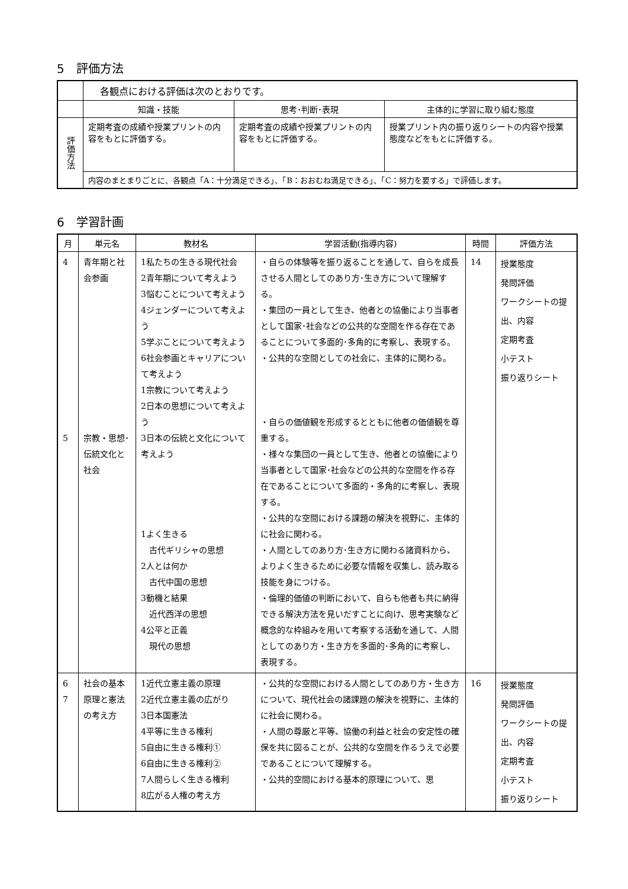5　評価方法
| | 各観点における評価は次のとおりです。 | | |
| | 知識・技能 | 思考･判断･表現 | 主体的に学習に取り組む態度 |
| 評価方法 | 定期考査の成績や授業プリントの内容をもとに評価する。 | 定期考査の成績や授業プリントの内容をもとに評価する。 | 授業プリント内の振り返りシートの内容や授業態度などをもとに評価する。 |
| | 内容のまとまりごとに、各観点「A：十分満足できる」、「B：おおむね満足できる」、「C：努力を要する」で評価します。 | | |
6　学習計画
| 月 | 単元名 | 教材名 | 学習活動(指導内容) | 時間 | 評価方法 |
| --- | --- | --- | --- | --- | --- |
| 4 5 | 青年期と社会参画 宗教・思想･伝統文化と社会 | 1私たちの生きる現代社会 2青年期について考えよう 3悩むことについて考えよう 4ジェンダーについて考えよう 5学ぶことについて考えよう 6社会参画とキャリアについて考えよう 1宗教について考えよう 2日本の思想について考えよう 3日本の伝統と文化について考えよう 1よく生きる 古代ギリシャの思想 2人とは何か 古代中国の思想 3動機と結果 近代西洋の思想 4公平と正義 現代の思想 | ・自らの体験等を振り返ることを通して、自らを成長させる人間としてのあり方･生き方について理解する。 ・集団の一員として生き、他者との協働により当事者として国家･社会などの公共的な空間を作る存在であることについて多面的･多角的に考察し、表現する。 ・公共的な空間としての社会に、主体的に関わる。 ・自らの価値観を形成するとともに他者の価値観を尊重する。 ・様々な集団の一員として生き、他者との協働により当事者として国家･社会などの公共的な空間を作る存在であることについて多面的・多角的に考察し、表現する。 ・公共的な空間における課題の解決を視野に、主体的に社会に関わる。 ・人間としてのあり方･生き方に関わる諸資料から、よりよく生きるために必要な情報を収集し、読み取る技能を身につける。 ・倫理的価値の判断において、自らも他者も共に納得できる解決方法を見いだすことに向け、思考実験など概念的な枠組みを用いて考察する活動を通して、人間としてのあり方・生き方を多面的･多角的に考察し、表現する。 | 14 | 授業態度 発問評価 ワークシートの提出、内容 定期考査 小テスト 振り返りシート |
| 6 7 | 社会の基本原理と憲法の考え方 | 1近代立憲主義の原理 2近代立憲主義の広がり 3日本国憲法 4平等に生きる権利 5自由に生きる権利① 6自由に生きる権利② 7人間らしく生きる権利 8広がる人権の考え方 | ・公共的な空間における人間としてのあり方・生き方について、現代社会の諸課題の解決を視野に、主体的に社会に関わる。 ・人間の尊厳と平等、協働の利益と社会の安定性の確保を共に図ることが、公共的な空間を作るうえで必要であることについて理解する。 ・公共的空間における基本的原理について、思 | 16 | 授業態度 発問評価 ワークシートの提出、内容 定期考査 小テスト 振り返りシート |